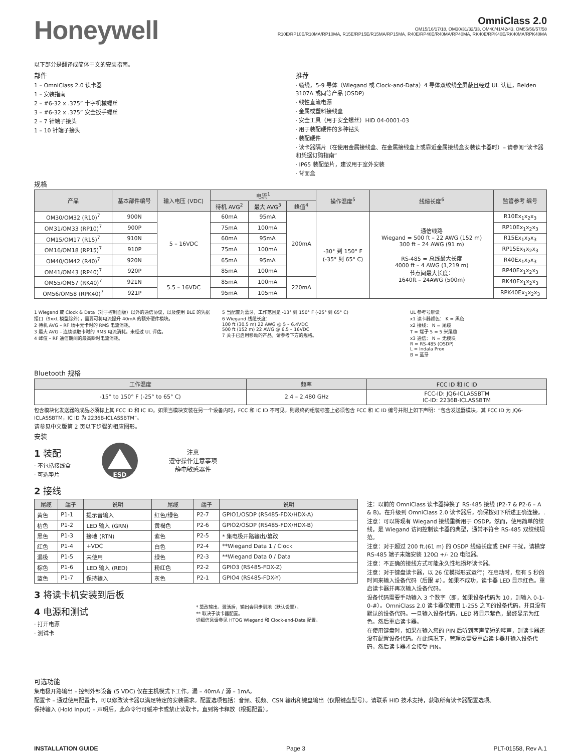Honeywell
OmniClass 2.0
OM15/16/17/18, OM30/31/32/33, OM40/41/42/43, OM55/56/57/58
R10E/RP10E/R10MA/RP10MA, R15E/RP15E/R15MA/RP15MA, R40E/RP40E/R40MA/RP40MA, RK40E/RPK40E/RK40MA/RPK40MA
以下部分是翻译成简体中文的安装指南。
部件
1 – OmniClass 2.0 读卡器
1 – 安装指南
2 – #6-32 x .375” 十字机械螺丝
3 – #6-32 x .375” 安全扳手螺丝
2 – 7 针端子接头
1 – 10 针端子接头
推荐
· 缆线，5-9 导体（Wiegand 或 Clock-and-Data）4 导体双绞线全屏蔽且经过 UL 认证，Belden 3107A 或同等产品 (OSDP)
· 线性直流电源
· 金属或塑料接线盒
· 安全工具（用于安全螺丝）HID 04-0001-03
· 用于装配硬件的多种钻头
· 装配硬件
· 读卡器隔片（在使用金属接线盒、在金属接线盒上或靠近金属接线盒安装读卡器时）– 请参阅“读卡器和凭据订购指南”
· IP65 装配垫片，建议用于室外安装
· 背面盒
规格
| 产品 | 基本部件编号 | 输入电压 (VDC) | 电流<sup>1</sup> | | | 操作温度<sup>5</sup> | 线缆长度<sup>6</sup> | 监管参考 编号 |
| --- | --- | --- | --- | --- | --- | --- | --- | --- |
| | | | 待机 AVG<sup>2</sup> | 最大 AVG<sup>3</sup> | 峰值<sup>4</sup> | | | |
| OM30/OM32 (R10)<sup>7</sup> | 900N | 5 – 16VDC | 60mA | 95mA | 200mA | -30° 到 150° F (-35° 到 65° C) | 通信线路 Wiegand = 500 ft – 22 AWG (152 m) 300 ft – 24 AWG (91 m) RS-485 = 总线最大长度 4000 ft – 4 AWG (1,219 m) 节点间最大长度： 1640ft – 24AWG (500m) | R10Ex<sub>1</sub>x<sub>2</sub>x<sub>3</sub> |
| OM31/OM33 (RP10)<sup>7</sup> | 900P | | 75mA | 100mA | | | | RP10Ex<sub>1</sub>x<sub>2</sub>x<sub>3</sub> |
| OM15/OM17 (R15)<sup>7</sup> | 910N | | 60mA | 95mA | | | | R15Ex<sub>1</sub>x<sub>2</sub>x<sub>3</sub> |
| OM16/OM18 (RP15)<sup>7</sup> | 910P | | 75mA | 100mA | | | | RP15Ex<sub>1</sub>x<sub>2</sub>x<sub>3</sub> |
| OM40/OM42 (R40)<sup>7</sup> | 920N | | 65mA | 95mA | | | | R40Ex<sub>1</sub>x<sub>2</sub>x<sub>3</sub> |
| OM41/OM43 (RP40)<sup>7</sup> | 920P | | 85mA | 100mA | | | | RP40Ex<sub>1</sub>x<sub>2</sub>x<sub>3</sub> |
| OM55/OM57 (RK40)<sup>7</sup> | 921N | 5.5 – 16VDC | 85mA | 100mA | 220mA | | | RK40Ex<sub>1</sub>x<sub>2</sub>x<sub>3</sub> |
| OM56/OM58 (RPK40)<sup>7</sup> | 921P | | 95mA | 105mA | | | | RPK40Ex<sub>1</sub>x<sub>2</sub>x<sub>3</sub> |
1 Wiegand 或 Clock & Data（对于控制面板）以外的通信协议，以及使用 BLE 的凭据接口（9xxL 模型除外），需要可将电流提升 40mA 的额外硬件模块。
2 待机 AVG – RF 场中无卡时的 RMS 电流消耗。
3 最大 AVG – 连续读取卡时的 RMS 电流消耗。未经过 UL 评估。
4 峰值 – RF 通信期间的最高瞬时电流消耗。
5 当配置为蓝牙，工作范围是 -13° 到 150° F (-25° 到 65° C)
6 Wiegand 线缆长度：
100 ft (30.5 m) 22 AWG @ 5 – 6.4VDC
500 ft (152 m) 22 AWG @ 6.5 – 16VDC
7 关于已启用移动的产品，请参考下方的规格。
UL 参考号解读
x1 读卡器颜色： K = 黑色
x2 接线： N = 尾缆
T = 端子 5 = 5 米尾缆
x3 通信： N = 无模块
R = RS-485 (OSDP)
L = Indala Prox
B = 蓝牙
Bluetooth 规格
| 工作温度 | 频率 | FCC ID 和 IC ID |
| --- | --- | --- |
| -15° to 150° F (-25° to 65° C) | 2.4 – 2.480 GHz | FCC-ID: JQ6-ICLASSBTM IC-ID: 2236B-ICLASSBTM |
包含模块化发送器的成品必须标上其 FCC ID 和 IC ID。如果当模块安装在另一个设备内时，FCC 和 IC ID 不可见，则最终的组装标签上必须包含 FCC 和 IC ID 编号并附上如下声明：“包含发送器模块，其 FCC ID 为 JQ6-ICLASSBTM，IC ID 为 2236B-ICLASSBTM”。
请参见中文版第 2 页以下步骤的相应图形。
安装
1 装配
· 不包括接线盒
· 可选垫片
ESD
注意
遵守操作注意事项
静电敏感器件
2 接线
| 尾缆 | 端子 | 说明 | 尾缆 | 端子 | 说明 |
| --- | --- | --- | --- | --- | --- |
| 黄色 | P1-1 | 提示音输入 | 红色/绿色 | P2-7 | GPIO1/OSDP (RS485-FDX/HDX-A) |
| 桔色 | P1-2 | LED 输入 (GRN) | 黄褐色 | P2-6 | GPIO2/OSDP (RS485-FDX/HDX-B) |
| 黑色 | P1-3 | 接地 (RTN) | 紫色 | P2-5 | * 集电极开路输出/篡改 |
| 红色 | P1-4 | +VDC | 白色 | P2-4 | **Wiegand Data 1 / Clock |
| 漏极 | P1-5 | 未使用 | 绿色 | P2-3 | **Wiegand Data 0 / Data |
| 棕色 | P1-6 | LED 输入 (RED) | 粉红色 | P2-2 | GPIO3 (RS485-FDX-Z) |
| 蓝色 | P1-7 | 保持输入 | 灰色 | P2-1 | GPIO4 (RS485-FDX-Y) |
3 将读卡机安装到后板
4 电源和测试
· 打开电源
· 测试卡
* 篡改输出。激活后，输出会同步到地（默认设置）。
** 取决于读卡器配置。
详细信息请参见 HTOG Wiegand 和 Clock-and-Data 配置。
注：以前的 OmniClass 读卡器掉换了 RS-485 接线 (P2-7 & P2-6 – A & B)。在升级到 OmniClass 2.0 读卡器后，确保按如下所述正确连接。.
注意：可以将现有 Wiegand 接线重新用于 OSDP。然而，使用简单的绞线，是 Wiegand 访问控制读卡器的典型，通常不符合 RS-485 双绞线规范。
注意：对于超过 200 ft.(61 m) 的 OSDP 线缆长度或 EMF 干扰，请横穿 RS-485 端子末端安装 120Ω +/- 2Ω 电阻器。
注意：不正确的接线方式可能永久性地损坏读卡器。
注意：对于键盘读卡器，以 26 位模拟形式运行；在启动时，您有 5 秒的时间来输入设备代码（后跟 #）。如果不成功，读卡器 LED 显示红色。重启读卡器并再次输入设备代码。
设备代码需要手动输入 3 个数字（即，如果设备代码为 10，则输入 0-1-0-#）。OmniClass 2.0 读卡器仅使用 1-255 之间的设备代码，并且没有默认的设备代码。一旦输入设备代码，LED 将显示紫色，最终显示为红色。然后重启读卡器。
在使用键盘时，如果在输入您的 PIN 后听到两声简短的哔声，则读卡器还没有配置设备代码。在此情况下，管理员需要重启读卡器并输入设备代码，然后读卡器才会接受 PIN。
可选功能
集电极开路输出 – 控制外部设备 (5 VDC) 仅在主机模式下工作。漏 – 40mA / 源 – 1mA。
配置卡 – 通过使用配置卡，可以修改读卡器以满足特定的安装需求。配置选项包括：音频、视频、CSN 输出和键盘输出（仅限键盘型号）。请联系 HID 技术支持，获取所有读卡器配置选项。
保持输入 (Hold Input) – 声明后，此命令行可缓冲卡或禁止读取卡，直到将卡释放（根据配置）。
INSTALLATION GUIDE Page 3 PLT-01558, Rev A.1